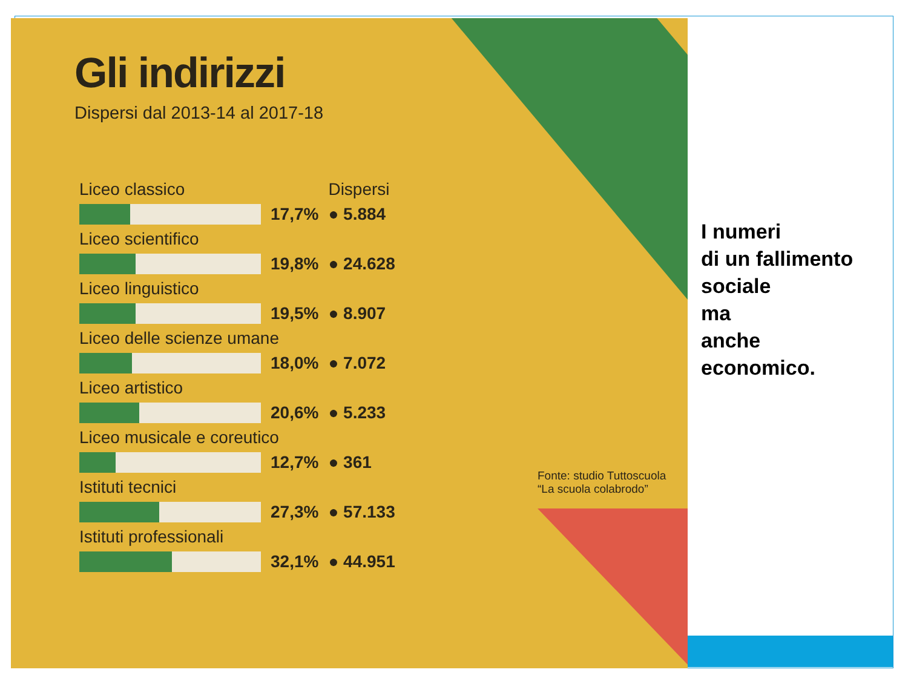Gli indirizzi
Dispersi dal 2013-14 al 2017-18
| Liceo classico | | Dispersi |
| --- | --- | --- |
| | 17,7% | ● 5.884 |
| Liceo scientifico | | |
| | 19,8% | ● 24.628 |
| Liceo linguistico | | |
| | 19,5% | ● 8.907 |
| Liceo delle scienze umane | | |
| | 18,0% | ● 7.072 |
| Liceo artistico | | |
| | 20,6% | ● 5.233 |
| Liceo musicale e coreutico | | |
| | 12,7% | ● 361 |
| Istituti tecnici | | |
| | 27,3% | ● 57.133 |
| Istituti professionali | | |
| | 32,1% | ● 44.951 |
Fonte: studio Tuttoscuola
“La scuola colabrodo”
I numeri
di un fallimento
sociale
ma
anche
economico.